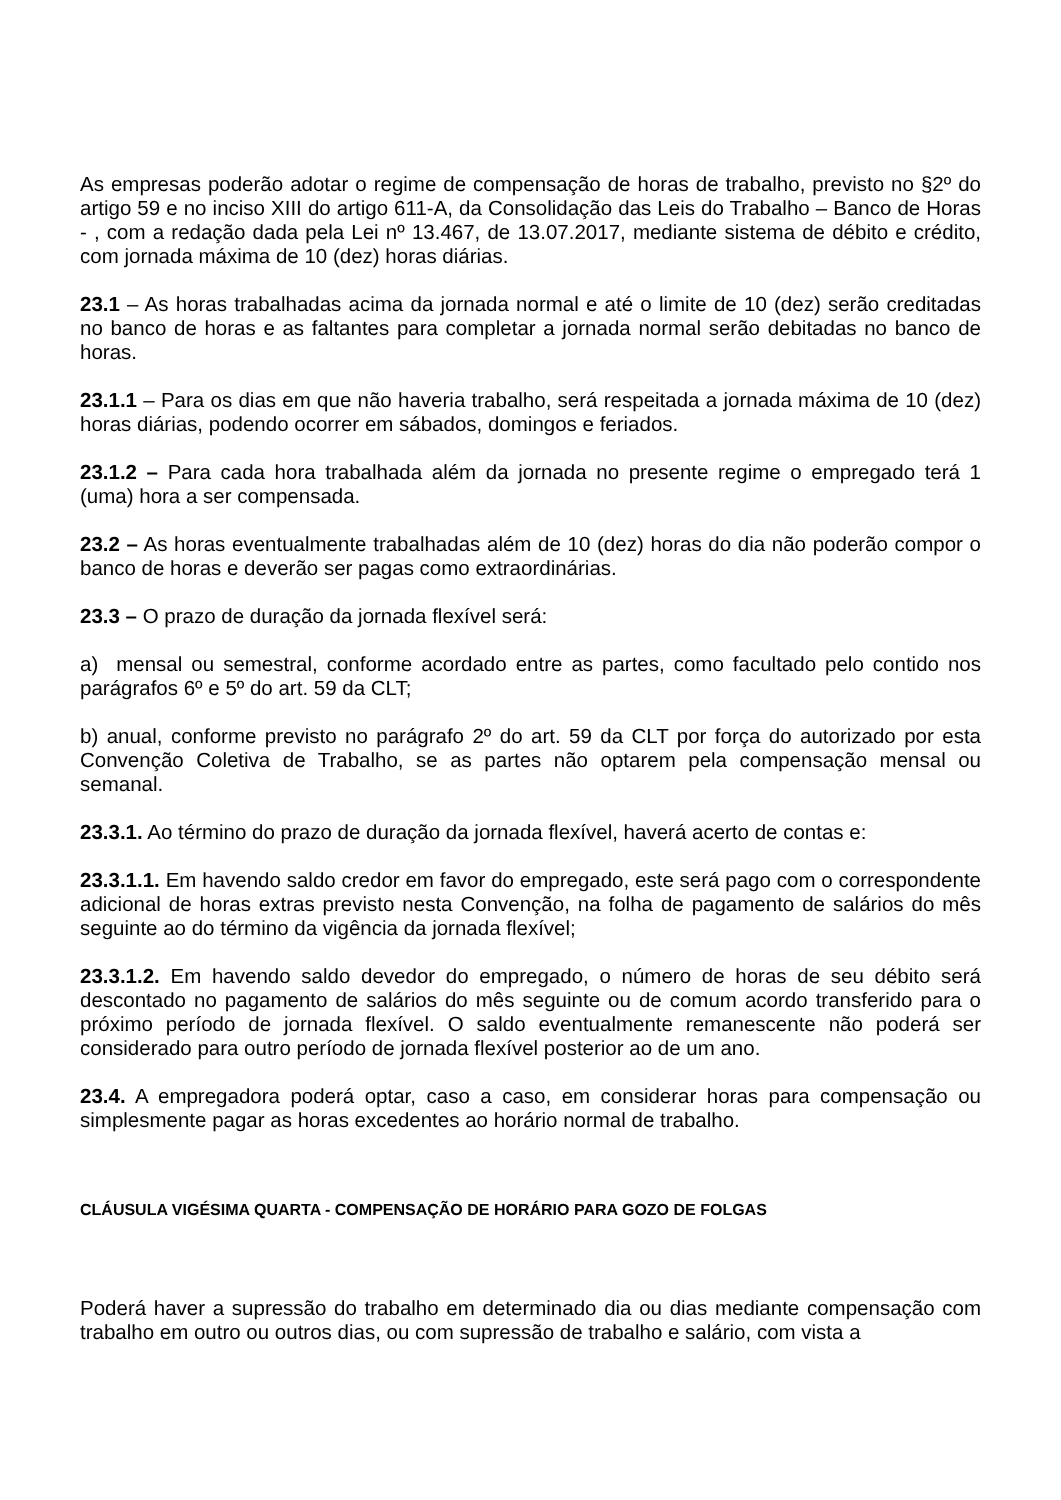As empresas poderão adotar o regime de compensação de horas de trabalho, previsto no §2º do artigo 59 e no inciso XIII do artigo 611-A, da Consolidação das Leis do Trabalho – Banco de Horas - , com a redação dada pela Lei nº 13.467, de 13.07.2017, mediante sistema de débito e crédito, com jornada máxima de 10 (dez) horas diárias.
23.1 – As horas trabalhadas acima da jornada normal e até o limite de 10 (dez) serão creditadas no banco de horas e as faltantes para completar a jornada normal serão debitadas no banco de horas.
23.1.1 – Para os dias em que não haveria trabalho, será respeitada a jornada máxima de 10 (dez) horas diárias, podendo ocorrer em sábados, domingos e feriados.
23.1.2 – Para cada hora trabalhada além da jornada no presente regime o empregado terá 1 (uma) hora a ser compensada.
23.2 – As horas eventualmente trabalhadas além de 10 (dez) horas do dia não poderão compor o banco de horas e deverão ser pagas como extraordinárias.
23.3 – O prazo de duração da jornada flexível será:
a) mensal ou semestral, conforme acordado entre as partes, como facultado pelo contido nos parágrafos 6º e 5º do art. 59 da CLT;
b) anual, conforme previsto no parágrafo 2º do art. 59 da CLT por força do autorizado por esta Convenção Coletiva de Trabalho, se as partes não optarem pela compensação mensal ou semanal.
23.3.1. Ao término do prazo de duração da jornada flexível, haverá acerto de contas e:
23.3.1.1. Em havendo saldo credor em favor do empregado, este será pago com o correspondente adicional de horas extras previsto nesta Convenção, na folha de pagamento de salários do mês seguinte ao do término da vigência da jornada flexível;
23.3.1.2. Em havendo saldo devedor do empregado, o número de horas de seu débito será descontado no pagamento de salários do mês seguinte ou de comum acordo transferido para o próximo período de jornada flexível. O saldo eventualmente remanescente não poderá ser considerado para outro período de jornada flexível posterior ao de um ano.
23.4. A empregadora poderá optar, caso a caso, em considerar horas para compensação ou simplesmente pagar as horas excedentes ao horário normal de trabalho.
CLÁUSULA VIGÉSIMA QUARTA - COMPENSAÇÃO DE HORÁRIO PARA GOZO DE FOLGAS
Poderá haver a supressão do trabalho em determinado dia ou dias mediante compensação com trabalho em outro ou outros dias, ou com supressão de trabalho e salário, com vista a